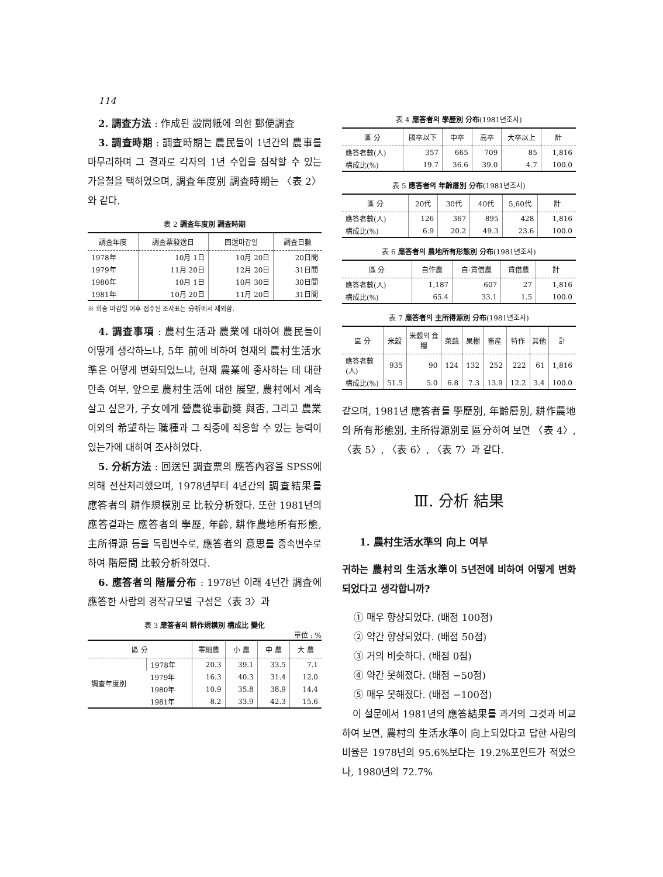114
2. 調査方法 : 作成된 設問紙에 의한 郵便調査
3. 調査時期 : 調査時期는 農民들이 1년간의 農事를 마무리하며 그 결과로 각자의 1년 수입을 짐작할 수 있는 가을철을 택하였으며, 調査年度別 調査時期는 〈表 2〉와 같다.
表 2 調査年度別 調査時期
| 調査年度 | 調査票發送日 | 回送마감일 | 調査日數 |
| --- | --- | --- | --- |
| 1978年 | 10月 1日 | 10月 20日 | 20日間 |
| 1979年 | 11月 20日 | 12月 20日 | 31日間 |
| 1980年 | 10月 1日 | 10月 30日 | 30日間 |
| 1981年 | 10月 20日 | 11月 20日 | 31日間 |
※ 회송 마감일 이후 접수된 조사표는 分析에서 제외함.
4. 調査事項 : 農村生活과 農業에 대하여 農民들이 어떻게 생각하느냐, 5年 前에 비하여 현재의 農村生活水準은 어떻게 변화되었느냐, 현재 農業에 종사하는 데 대한 만족 여부, 앞으로 農村生活에 대한 展望, 農村에서 계속 살고 싶은가, 子女에게 營農從事勸奬 與否, 그리고 農業 이외의 希望하는 職種과 그 직종에 적응할 수 있는 능력이 있는가에 대하여 조사하였다.
5. 分析方法 : 回送된 調査票의 應答內容을 SPSS에 의해 전산처리했으며, 1978년부터 4년간의 調査結果를 應答者의 耕作規模別로 比較分析했다. 또한 1981년의 應答결과는 應答者의 學歷, 年齡, 耕作農地所有形態, 主所得源 등을 독립변수로, 應答者의 意思를 종속변수로 하여 階層間 比較分析하였다.
6. 應答者의 階層分布 : 1978년 이래 4년간 調査에 應答한 사람의 경작규모별 구성은〈表 3〉과
表 3 應答者의 耕作規模別 構成比 變化
單位 : %
| 區 分 | | 零細農 | 小 農 | 中 農 | 大 農 |
| --- | --- | --- | --- | --- | --- |
| 調査年度別 | 1978年 | 20.3 | 39.1 | 33.5 | 7.1 |
| | 1979年 | 16.3 | 40.3 | 31.4 | 12.0 |
| | 1980年 | 10.9 | 35.8 | 38.9 | 14.4 |
| | 1981年 | 8.2 | 33.9 | 42.3 | 15.6 |
表 4 應答者의 學歷別 分布(1981년조사)
| 區 分 | 國卒以下 | 中卒 | 高卒 | 大卒以上 | 計 |
| --- | --- | --- | --- | --- | --- |
| 應答者數(人) | 357 | 665 | 709 | 85 | 1,816 |
| 構成比(%) | 19.7 | 36.6 | 39.0 | 4.7 | 100.0 |
表 5 應答者의 年齡層別 分布(1981년조사)
| 區 分 | 20代 | 30代 | 40代 | 5,60代 | 計 |
| --- | --- | --- | --- | --- | --- |
| 應答者數(人) | 126 | 367 | 895 | 428 | 1,816 |
| 構成比(%) | 6.9 | 20.2 | 49.3 | 23.6 | 100.0 |
表 6 應答者의 農地所有形態別 分布(1981년조사)
| 區 分 | 自作農 | 自·賃借農 | 賃借農 | 計 |
| --- | --- | --- | --- | --- |
| 應答者數(人) | 1,187 | 607 | 27 | 1,816 |
| 構成比(%) | 65.4 | 33.1 | 1.5 | 100.0 |
表 7 應答者의 主所得源別 分布(1981년조사)
| 區 分 | 米穀 | 米穀외 食糧 | 菜蔬 | 果樹 | 畜産 | 特作 | 其他 | 計 |
| --- | --- | --- | --- | --- | --- | --- | --- | --- |
| 應答者數(人) | 935 | 90 | 124 | 132 | 252 | 222 | 61 | 1,816 |
| 構成比(%) | 51.5 | 5.0 | 6.8 | 7.3 | 13.9 | 12.2 | 3.4 | 100.0 |
같으며, 1981년 應答者를 學歷別, 年齡層別, 耕作農地의 所有形態別, 主所得源別로 區分하여 보면 〈表 4〉, 〈表 5〉, 〈表 6〉, 〈表 7〉과 같다.
Ⅲ. 分析 結果
1. 農村生活水準의 向上 여부
귀하는 農村의 生活水準이 5년전에 비하여 어떻게 변화되었다고 생각합니까?
① 매우 향상되었다. (배점 100점)
② 약간 향상되었다. (배점 50점)
③ 거의 비슷하다. (배점 0점)
④ 약간 못해졌다. (배점 −50점)
⑤ 매우 못해졌다. (배점 −100점)
이 설문에서 1981년의 應答結果를 과거의 그것과 비교하여 보면, 農村의 生活水準이 向上되었다고 답한 사람의 비율은 1978년의 95.6%보다는 19.2%포인트가 적었으나, 1980년의 72.7%